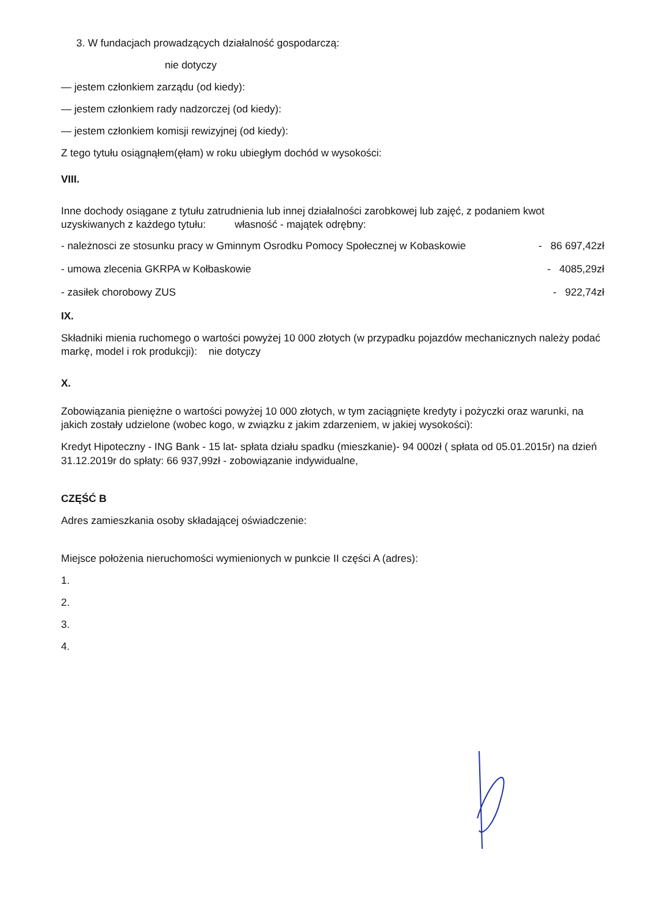3. W fundacjach prowadzących działalność gospodarczą:
nie dotyczy
— jestem członkiem zarządu (od kiedy):
— jestem członkiem rady nadzorczej (od kiedy):
— jestem członkiem komisji rewizyjnej (od kiedy):
Z tego tytułu osiągnąłem(ęłam) w roku ubiegłym dochód w wysokości:
VIII.
Inne dochody osiągane z tytułu zatrudnienia lub innej działalności zarobkowej lub zajęć, z podaniem kwot uzyskiwanych z każdego tytułu: własność - majątek odrębny:
- należnosci ze stosunku pracy w Gminnym Osrodku Pomocy Społecznej w Kobaskowie - 86 697,42zł
- umowa zlecenia GKRPA w Kołbaskowie - 4085,29zł
- zasiłek chorobowy ZUS - 922,74zł
IX.
Składniki mienia ruchomego o wartości powyżej 10 000 złotych (w przypadku pojazdów mechanicznych należy podać markę, model i rok produkcji): nie dotyczy
X.
Zobowiązania pieniężne o wartości powyżej 10 000 złotych, w tym zaciągnięte kredyty i pożyczki oraz warunki, na jakich zostały udzielone (wobec kogo, w związku z jakim zdarzeniem, w jakiej wysokości):
Kredyt Hipoteczny - ING Bank - 15 lat- spłata działu spadku (mieszkanie)- 94 000zł ( spłata od 05.01.2015r) na dzień 31.12.2019r do spłaty: 66 937,99zł - zobowiązanie indywidualne,
CZĘŚĆ B
Adres zamieszkania osoby składającej oświadczenie:
Miejsce położenia nieruchomości wymienionych w punkcie II części A (adres):
1.
2.
3.
4.